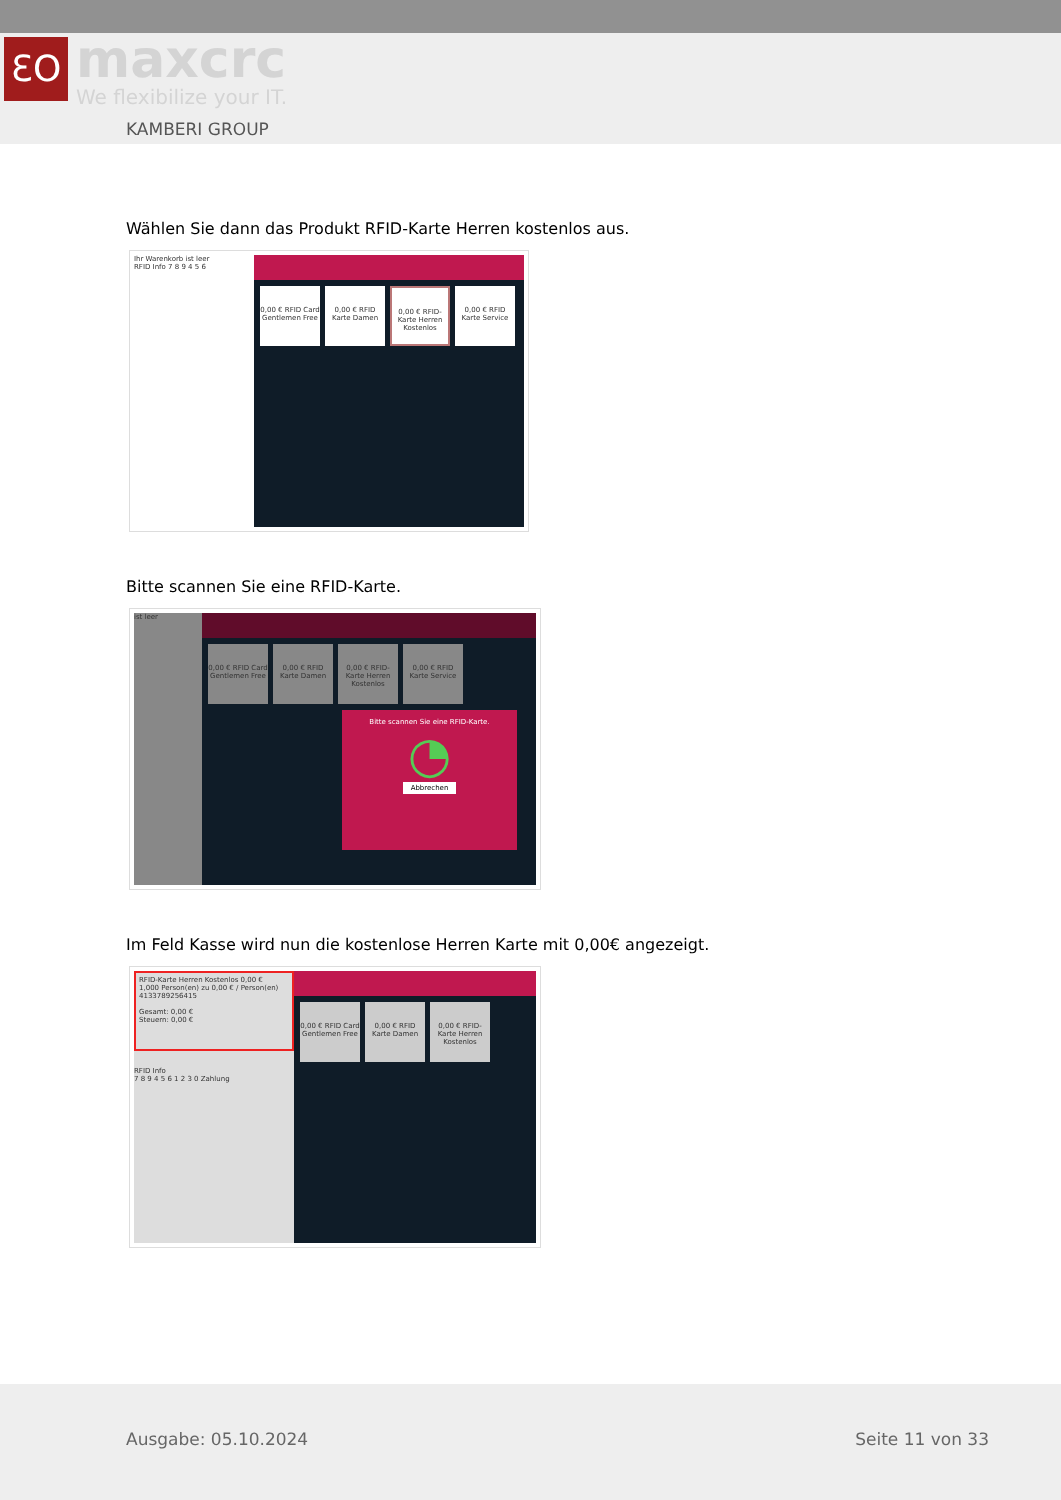ƐO maxcrc
We flexibilize your IT.
KAMBERI GROUP
Wählen Sie dann das Produkt RFID-Karte Herren kostenlos aus.
Ihr Warenkorb ist leer
RFID Info 7 8 9 4 5 6
0,00 € RFID Card Gentlemen Free
0,00 € RFID Karte Damen
0,00 € RFID-Karte Herren Kostenlos
0,00 € RFID Karte Service
Bitte scannen Sie eine RFID-Karte.
ist leer
0,00 € RFID Card Gentlemen Free
0,00 € RFID Karte Damen
0,00 € RFID-Karte Herren Kostenlos
0,00 € RFID Karte Service
Bitte scannen Sie eine RFID-Karte.
◔
Abbrechen
Im Feld Kasse wird nun die kostenlose Herren Karte mit 0,00€ angezeigt.
RFID-Karte Herren Kostenlos 0,00 €
1,000 Person(en) zu 0,00 € / Person(en)
4133789256415
Gesamt: 0,00 €
Steuern: 0,00 €
RFID Info
7 8 9 4 5 6 1 2 3 0 Zahlung
0,00 € RFID Card Gentlemen Free
0,00 € RFID Karte Damen
0,00 € RFID-Karte Herren Kostenlos
Ausgabe: 05.10.2024 Seite 11 von 33